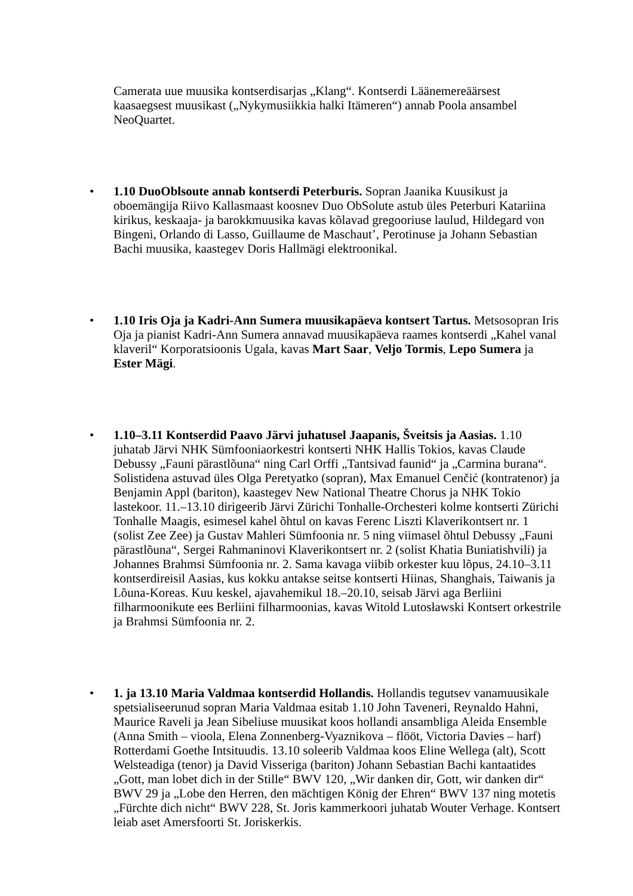Camerata uue muusika kontserdisarjas „Klang“. Kontserdi Läänemereäärsest kaasaegsest muusikast („Nykymusiikkia halki Itämeren“) annab Poola ansambel NeoQuartet.
• 1.10 DuoOblsoute annab kontserdi Peterburis. Sopran Jaanika Kuusikust ja oboemängija Riivo Kallasmaast koosnev Duo ObSolute astub üles Peterburi Katariina kirikus, keskaaja- ja barokkmuusika kavas kõlavad gregooriuse laulud, Hildegard von Bingeni, Orlando di Lasso, Guillaume de Maschaut’, Perotinuse ja Johann Sebastian Bachi muusika, kaastegev Doris Hallmägi elektroonikal.
• 1.10 Iris Oja ja Kadri-Ann Sumera muusikapäeva kontsert Tartus. Metsosopran Iris Oja ja pianist Kadri-Ann Sumera annavad muusikapäeva raames kontserdi „Kahel vanal klaveril“ Korporatsioonis Ugala, kavas Mart Saar, Veljo Tormis, Lepo Sumera ja Ester Mägi.
• 1.10–3.11 Kontserdid Paavo Järvi juhatusel Jaapanis, Šveitsis ja Aasias. 1.10 juhatab Järvi NHK Sümfooniaorkestri kontserti NHK Hallis Tokios, kavas Claude Debussy „Fauni pärastlõuna“ ning Carl Orffi „Tantsivad faunid“ ja „Carmina burana“. Solistidena astuvad üles Olga Peretyatko (sopran), Max Emanuel Cenčić (kontratenor) ja Benjamin Appl (bariton), kaastegev New National Theatre Chorus ja NHK Tokio lastekoor. 11.–13.10 dirigeerib Järvi Zürichi Tonhalle-Orchesteri kolme kontserti Zürichi Tonhalle Maagis, esimesel kahel õhtul on kavas Ferenc Liszti Klaverikontsert nr. 1 (solist Zee Zee) ja Gustav Mahleri Sümfoonia nr. 5 ning viimasel õhtul Debussy „Fauni pärastlõuna“, Sergei Rahmaninovi Klaverikontsert nr. 2 (solist Khatia Buniatishvili) ja Johannes Brahmsi Sümfoonia nr. 2. Sama kavaga viibib orkester kuu lõpus, 24.10–3.11 kontserdireisil Aasias, kus kokku antakse seitse kontserti Hiinas, Shanghais, Taiwanis ja Lõuna-Koreas. Kuu keskel, ajavahemikul 18.–20.10, seisab Järvi aga Berliini filharmoonikute ees Berliini filharmoonias, kavas Witold Lutosławski Kontsert orkestrile ja Brahmsi Sümfoonia nr. 2.
• 1. ja 13.10 Maria Valdmaa kontserdid Hollandis. Hollandis tegutsev vanamuusikale spetsialiseerunud sopran Maria Valdmaa esitab 1.10 John Taveneri, Reynaldo Hahni, Maurice Raveli ja Jean Sibeliuse muusikat koos hollandi ansambliga Aleida Ensemble (Anna Smith – vioola, Elena Zonnenberg-Vyaznikova – flööt, Victoria Davies – harf) Rotterdami Goethe Intsituudis. 13.10 soleerib Valdmaa koos Eline Wellega (alt), Scott Welsteadiga (tenor) ja David Visseriga (bariton) Johann Sebastian Bachi kantaatides „Gott, man lobet dich in der Stille“ BWV 120, „Wir danken dir, Gott, wir danken dir“ BWV 29 ja „Lobe den Herren, den mächtigen König der Ehren“ BWV 137 ning motetis „Fürchte dich nicht“ BWV 228, St. Joris kammerkoori juhatab Wouter Verhage. Kontsert leiab aset Amersfoorti St. Joriskerkis.